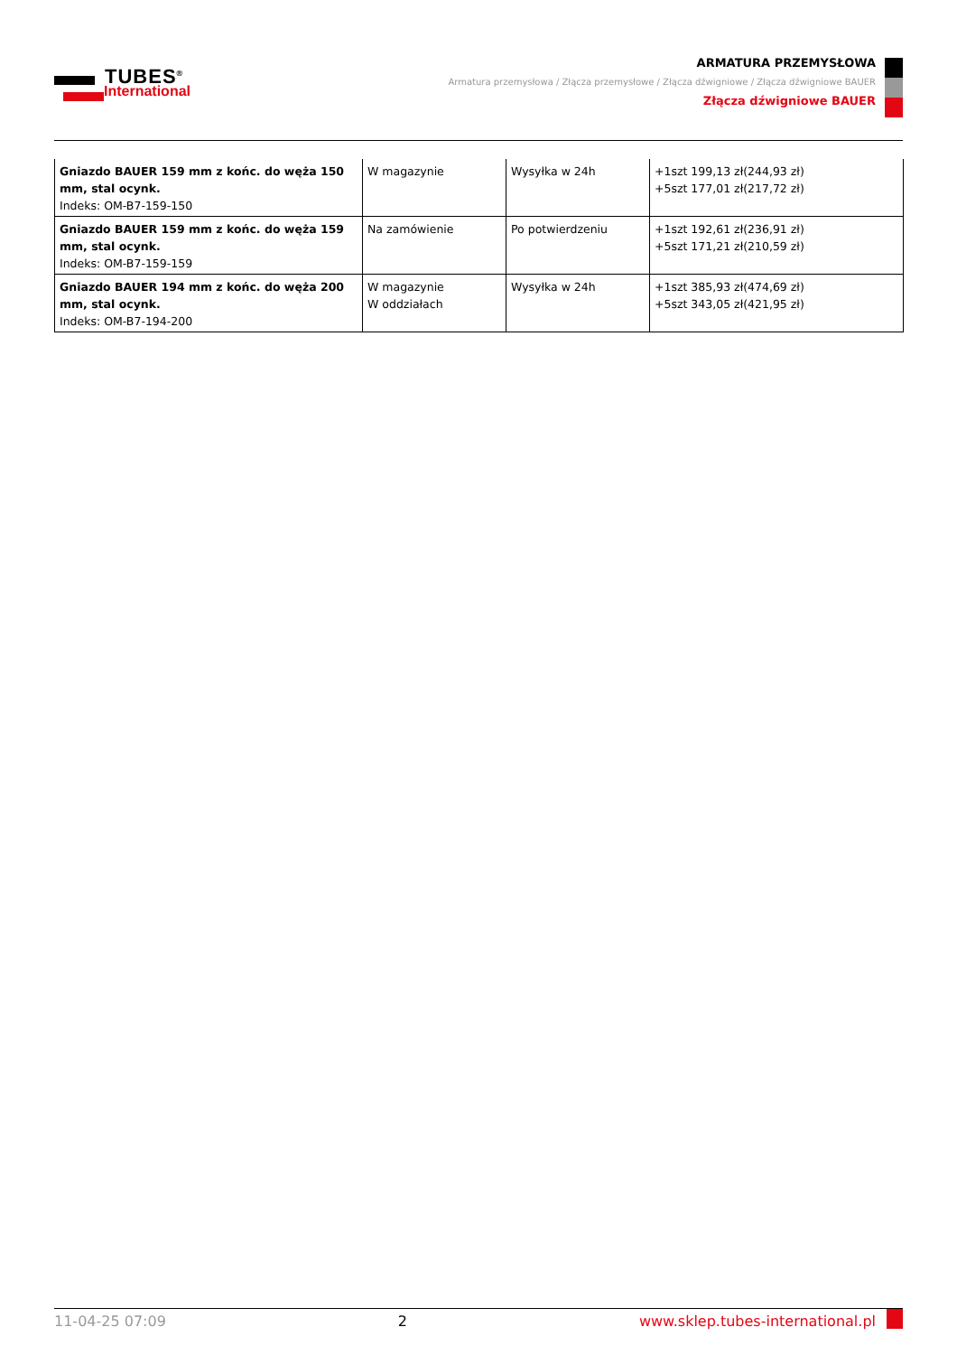TUBES<sup>®</sup>
International
ARMATURA PRZEMYSŁOWA
Armatura przemysłowa / Złącza przemysłowe / Złącza dźwigniowe / Złącza dźwigniowe BAUER
Złącza dźwigniowe BAUER
| Gniazdo BAUER 159 mm z końc. do węża 150 mm, stal ocynk. Indeks: OM-B7-159-150 | W magazynie | Wysyłka w 24h | +1szt 199,13 zł(244,93 zł) +5szt 177,01 zł(217,72 zł) |
| Gniazdo BAUER 159 mm z końc. do węża 159 mm, stal ocynk. Indeks: OM-B7-159-159 | Na zamówienie | Po potwierdzeniu | +1szt 192,61 zł(236,91 zł) +5szt 171,21 zł(210,59 zł) |
| Gniazdo BAUER 194 mm z końc. do węża 200 mm, stal ocynk. Indeks: OM-B7-194-200 | W magazynie W oddziałach | Wysyłka w 24h | +1szt 385,93 zł(474,69 zł) +5szt 343,05 zł(421,95 zł) |
11-04-25 07:09 2 www.sklep.tubes-international.pl